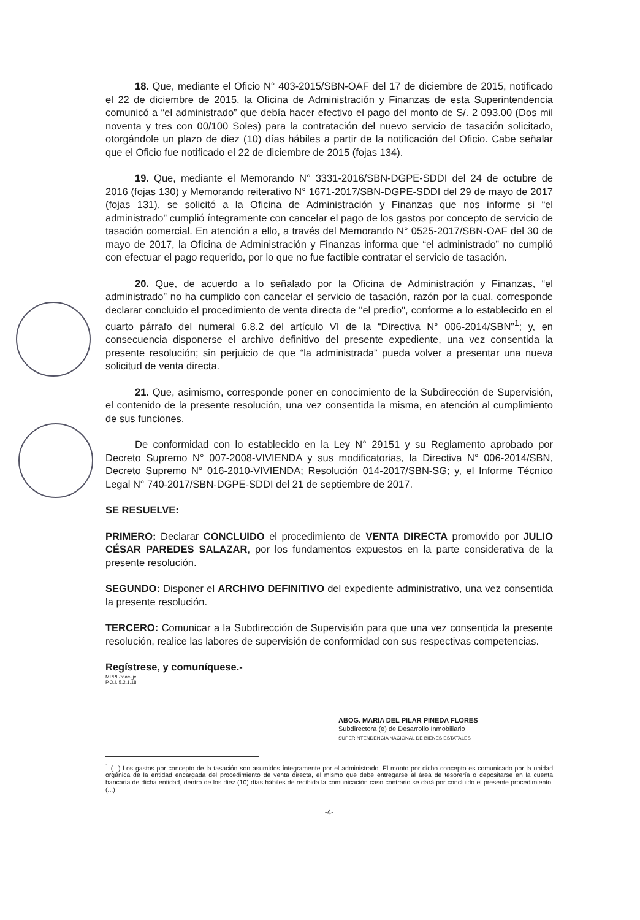18. Que, mediante el Oficio N° 403-2015/SBN-OAF del 17 de diciembre de 2015, notificado el 22 de diciembre de 2015, la Oficina de Administración y Finanzas de esta Superintendencia comunicó a “el administrado” que debía hacer efectivo el pago del monto de S/. 2 093.00 (Dos mil noventa y tres con 00/100 Soles) para la contratación del nuevo servicio de tasación solicitado, otorgándole un plazo de diez (10) días hábiles a partir de la notificación del Oficio. Cabe señalar que el Oficio fue notificado el 22 de diciembre de 2015 (fojas 134).
19. Que, mediante el Memorando N° 3331-2016/SBN-DGPE-SDDI del 24 de octubre de 2016 (fojas 130) y Memorando reiterativo N° 1671-2017/SBN-DGPE-SDDI del 29 de mayo de 2017 (fojas 131), se solicitó a la Oficina de Administración y Finanzas que nos informe si “el administrado” cumplió íntegramente con cancelar el pago de los gastos por concepto de servicio de tasación comercial. En atención a ello, a través del Memorando N° 0525-2017/SBN-OAF del 30 de mayo de 2017, la Oficina de Administración y Finanzas informa que “el administrado” no cumplió con efectuar el pago requerido, por lo que no fue factible contratar el servicio de tasación.
20. Que, de acuerdo a lo señalado por la Oficina de Administración y Finanzas, “el administrado” no ha cumplido con cancelar el servicio de tasación, razón por la cual, corresponde declarar concluido el procedimiento de venta directa de "el predio", conforme a lo establecido en el cuarto párrafo del numeral 6.8.2 del artículo VI de la “Directiva N° 006-2014/SBN”<sup>1</sup>; y, en consecuencia disponerse el archivo definitivo del presente expediente, una vez consentida la presente resolución; sin perjuicio de que “la administrada” pueda volver a presentar una nueva solicitud de venta directa.
21. Que, asimismo, corresponde poner en conocimiento de la Subdirección de Supervisión, el contenido de la presente resolución, una vez consentida la misma, en atención al cumplimiento de sus funciones.
De conformidad con lo establecido en la Ley N° 29151 y su Reglamento aprobado por Decreto Supremo N° 007-2008-VIVIENDA y sus modificatorias, la Directiva N° 006-2014/SBN, Decreto Supremo N° 016-2010-VIVIENDA; Resolución 014-2017/SBN-SG; y, el Informe Técnico Legal N° 740-2017/SBN-DGPE-SDDI del 21 de septiembre de 2017.
SE RESUELVE:
PRIMERO: Declarar CONCLUIDO el procedimiento de VENTA DIRECTA promovido por JULIO CÉSAR PAREDES SALAZAR, por los fundamentos expuestos en la parte considerativa de la presente resolución.
SEGUNDO: Disponer el ARCHIVO DEFINITIVO del expediente administrativo, una vez consentida la presente resolución.
TERCERO: Comunicar a la Subdirección de Supervisión para que una vez consentida la presente resolución, realice las labores de supervisión de conformidad con sus respectivas competencias.
Regístrese, y comuníquese.-
MPPF/reac-jjc
P.O.I. 5.2.1.18
ABOG. MARIA DEL PILAR PINEDA FLORES
Subdirectora (e) de Desarrollo Inmobiliario
SUPERINTENDENCIA NACIONAL DE BIENES ESTATALES
<sup>1</sup> (...) Los gastos por concepto de la tasación son asumidos íntegramente por el administrado. El monto por dicho concepto es comunicado por la unidad orgánica de la entidad encargada del procedimiento de venta directa, el mismo que debe entregarse al área de tesorería o depositarse en la cuenta bancaria de dicha entidad, dentro de los diez (10) días hábiles de recibida la comunicación caso contrario se dará por concluido el presente procedimiento. (...)
-4-